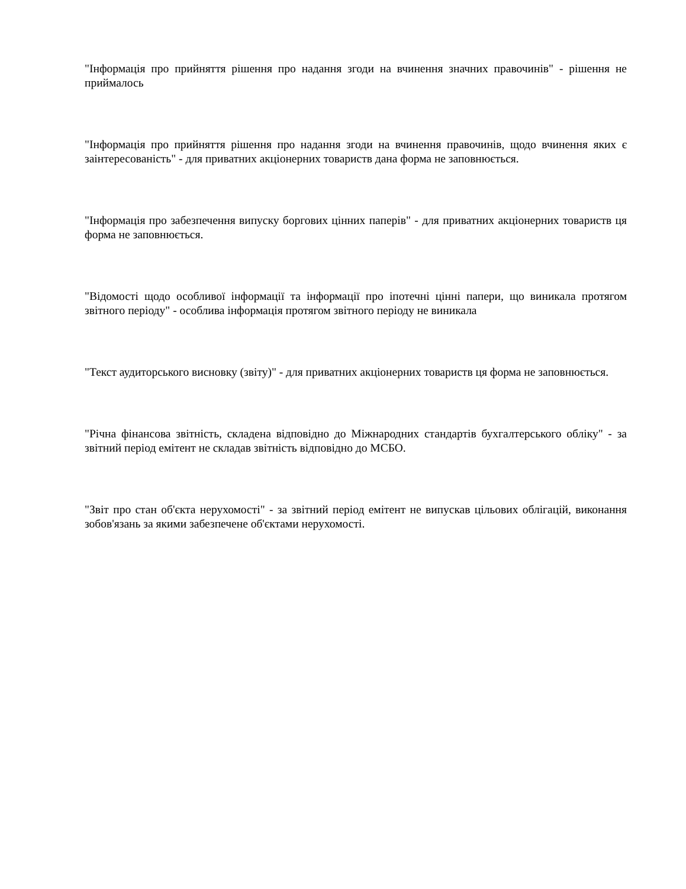"Інформація про прийняття рішення про надання згоди на вчинення значних правочинів" - рішення не приймалось
"Інформація про прийняття рішення про надання згоди на вчинення правочинів, щодо вчинення яких є заінтересованість" - для приватних акціонерних товариств дана форма не заповнюється.
"Інформація про забезпечення випуску боргових цінних паперів" - для приватних акціонерних товариств ця форма не заповнюється.
"Відомості щодо особливої інформації та інформації про іпотечні цінні папери, що виникала протягом звітного періоду" - особлива інформація протягом звітного періоду не виникала
"Текст аудиторського висновку (звіту)" - для приватних акціонерних товариств ця форма не заповнюється.
"Річна фінансова звітність, складена відповідно до Міжнародних стандартів бухгалтерського обліку" - за звітний період емітент не складав звітність відповідно до МСБО.
"Звіт про стан об'єкта нерухомості" - за звітний період емітент не випускав цільових облігацій, виконання зобов'язань за якими забезпечене об'єктами нерухомості.